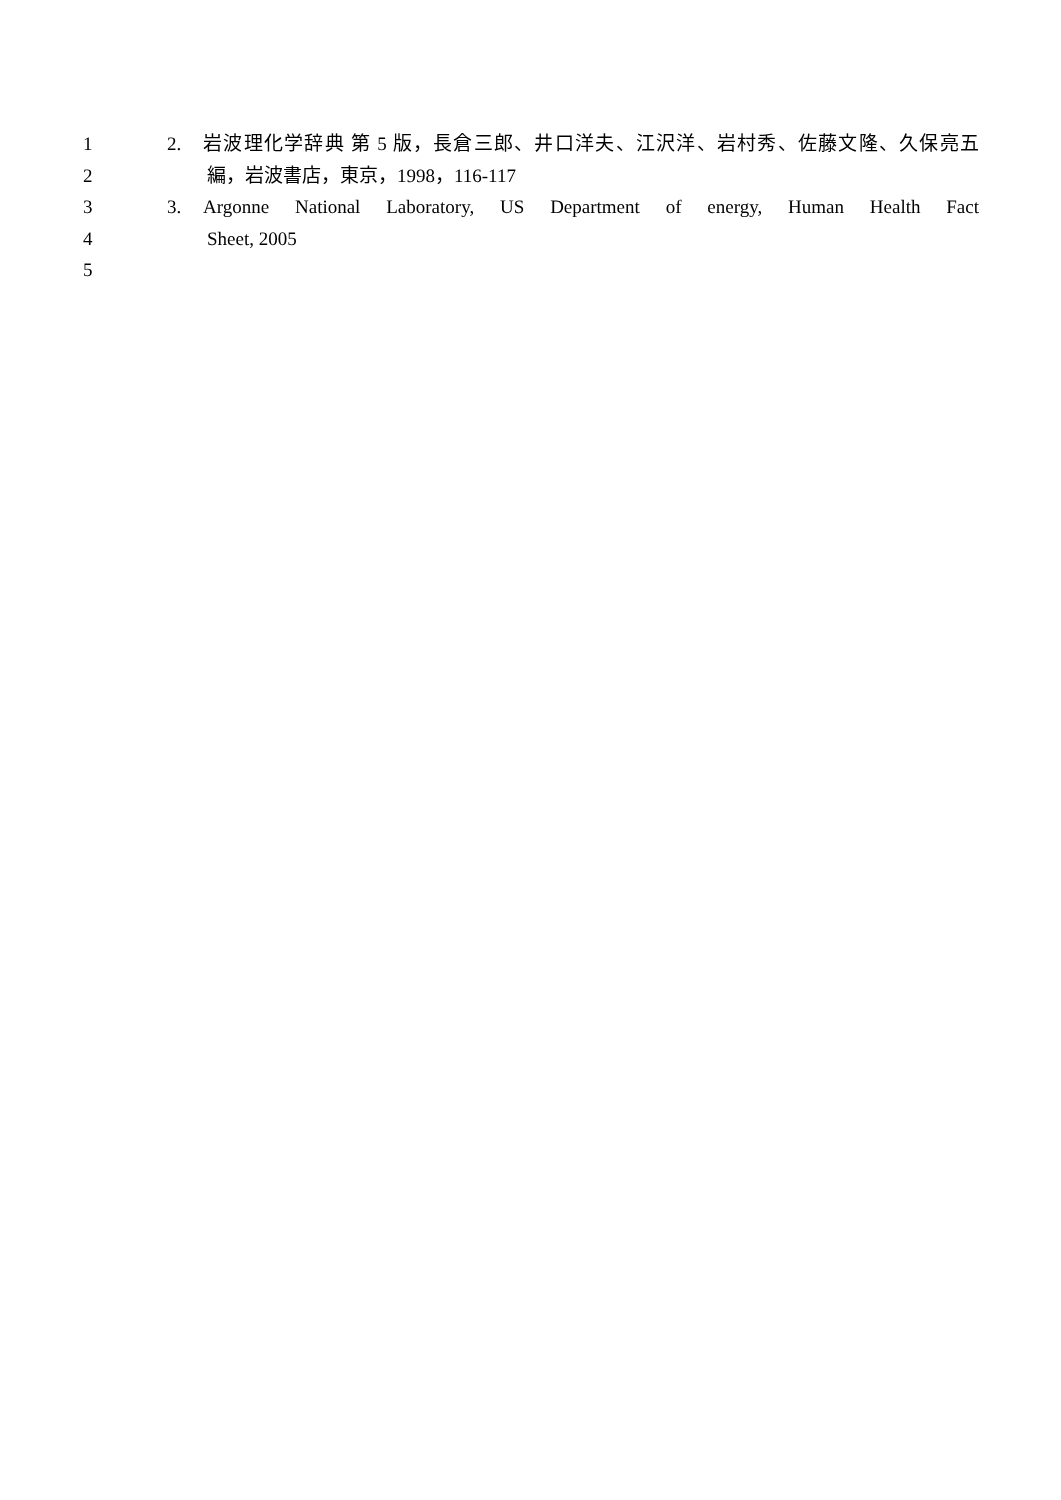1 2. 岩波理化学辞典 第 5 版，長倉三郎、井口洋夫、江沢洋、岩村秀、佐藤文隆、久保亮五
2 編，岩波書店，東京，1998，116-117
3 3. Argonne National Laboratory, US Department of energy, Human Health Fact
4 Sheet, 2005
5